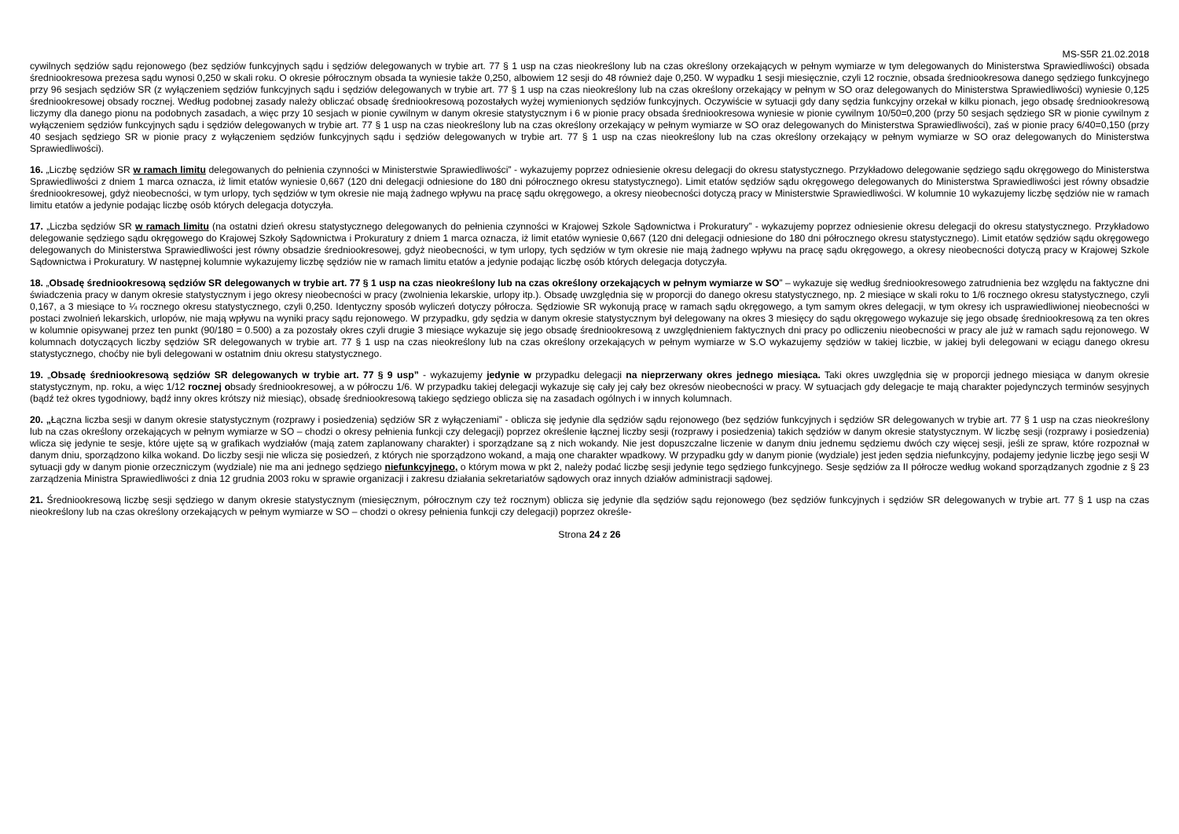MS-S5R 21.02.2018
cywilnych sędziów sądu rejonowego (bez sędziów funkcyjnych sądu i sędziów delegowanych w trybie art. 77 § 1 usp na czas nieokreślony lub na czas określony orzekających w pełnym wymiarze w tym delegowanych do Ministerstwa Sprawiedliwości) obsada średniookresowa prezesa sądu wynosi 0,250 w skali roku. O okresie półrocznym obsada ta wyniesie także 0,250, albowiem 12 sesji do 48 również daje 0,250. W wypadku 1 sesji miesięcznie, czyli 12 rocznie, obsada średniookresowa danego sędziego funkcyjnego przy 96 sesjach sędziów SR (z wyłączeniem sędziów funkcyjnych sądu i sędziów delegowanych w trybie art. 77 § 1 usp na czas nieokreślony lub na czas określony orzekający w pełnym w SO oraz delegowanych do Ministerstwa Sprawiedliwości) wyniesie 0,125 średniookresowej obsady rocznej. Według podobnej zasady należy obliczać obsadę średniookresową pozostałych wyżej wymienionych sędziów funkcyjnych. Oczywiście w sytuacji gdy dany sędzia funkcyjny orzekał w kilku pionach, jego obsadę średniookresową liczymy dla danego pionu na podobnych zasadach, a więc przy 10 sesjach w pionie cywilnym w danym okresie statystycznym i 6 w pionie pracy obsada średniookresowa wyniesie w pionie cywilnym 10/50=0,200 (przy 50 sesjach sędziego SR w pionie cywilnym z wyłączeniem sędziów funkcyjnych sądu i sędziów delegowanych w trybie art. 77 § 1 usp na czas nieokreślony lub na czas określony orzekający w pełnym wymiarze w SO oraz delegowanych do Ministerstwa Sprawiedliwości), zaś w pionie pracy 6/40=0,150 (przy 40 sesjach sędziego SR w pionie pracy z wyłączeniem sędziów funkcyjnych sądu i sędziów delegowanych w trybie art. 77 § 1 usp na czas nieokreślony lub na czas określony orzekający w pełnym wymiarze w SO oraz delegowanych do Ministerstwa Sprawiedliwości).
16. „Liczbę sędziów SR w ramach limitu delegowanych do pełnienia czynności w Ministerstwie Sprawiedliwości” - wykazujemy poprzez odniesienie okresu delegacji do okresu statystycznego. Przykładowo delegowanie sędziego sądu okręgowego do Ministerstwa Sprawiedliwości z dniem 1 marca oznacza, iż limit etatów wyniesie 0,667 (120 dni delegacji odniesione do 180 dni półrocznego okresu statystycznego). Limit etatów sędziów sądu okręgowego delegowanych do Ministerstwa Sprawiedliwości jest równy obsadzie średniookresowej, gdyż nieobecności, w tym urlopy, tych sędziów w tym okresie nie mają żadnego wpływu na pracę sądu okręgowego, a okresy nieobecności dotyczą pracy w Ministerstwie Sprawiedliwości. W kolumnie 10 wykazujemy liczbę sędziów nie w ramach limitu etatów a jedynie podając liczbę osób których delegacja dotyczyła.
17. „Liczba sędziów SR w ramach limitu (na ostatni dzień okresu statystycznego delegowanych do pełnienia czynności w Krajowej Szkole Sądownictwa i Prokuratury” - wykazujemy poprzez odniesienie okresu delegacji do okresu statystycznego. Przykładowo delegowanie sędziego sądu okręgowego do Krajowej Szkoły Sądownictwa i Prokuratury z dniem 1 marca oznacza, iż limit etatów wyniesie 0,667 (120 dni delegacji odniesione do 180 dni półrocznego okresu statystycznego). Limit etatów sędziów sądu okręgowego delegowanych do Ministerstwa Sprawiedliwości jest równy obsadzie średniookresowej, gdyż nieobecności, w tym urlopy, tych sędziów w tym okresie nie mają żadnego wpływu na pracę sądu okręgowego, a okresy nieobecności dotyczą pracy w Krajowej Szkole Sądownictwa i Prokuratury. W następnej kolumnie wykazujemy liczbę sędziów nie w ramach limitu etatów a jedynie podając liczbę osób których delegacja dotyczyła.
18. „Obsadę średniookresową sędziów SR delegowanych w trybie art. 77 § 1 usp na czas nieokreślony lub na czas określony orzekających w pełnym wymiarze w SO” – wykazuje się według średniookresowego zatrudnienia bez względu na faktyczne dni świadczenia pracy w danym okresie statystycznym i jego okresy nieobecności w pracy (zwolnienia lekarskie, urlopy itp.). Obsadę uwzględnia się w proporcji do danego okresu statystycznego, np. 2 miesiące w skali roku to 1/6 rocznego okresu statystycznego, czyli 0,167, a 3 miesiące to ¼ rocznego okresu statystycznego, czyli 0,250. Identyczny sposób wyliczeń dotyczy półrocza. Sędziowie SR wykonują pracę w ramach sądu okręgowego, a tym samym okres delegacji, w tym okresy ich usprawiedliwionej nieobecności w postaci zwolnień lekarskich, urlopów, nie mają wpływu na wyniki pracy sądu rejonowego. W przypadku, gdy sędzia w danym okresie statystycznym był delegowany na okres 3 miesięcy do sądu okręgowego wykazuje się jego obsadę średniookresową za ten okres w kolumnie opisywanej przez ten punkt (90/180 = 0.500) a za pozostały okres czyli drugie 3 miesiące wykazuje się jego obsadę średniookresową z uwzględnieniem faktycznych dni pracy po odliczeniu nieobecności w pracy ale już w ramach sądu rejonowego. W kolumnach dotyczących liczby sędziów SR delegowanych w trybie art. 77 § 1 usp na czas nieokreślony lub na czas określony orzekających w pełnym wymiarze w S.O wykazujemy sędziów w takiej liczbie, w jakiej byli delegowani w eciągu danego okresu statystycznego, choćby nie byli delegowani w ostatnim dniu okresu statystycznego.
19. „Obsadę średniookresową sędziów SR delegowanych w trybie art. 77 § 9 usp” - wykazujemy jedynie w przypadku delegacji na nieprzerwany okres jednego miesiąca. Taki okres uwzględnia się w proporcji jednego miesiąca w danym okresie statystycznym, np. roku, a więc 1/12 rocznej obsady średniookresowej, a w półroczu 1/6. W przypadku takiej delegacji wykazuje się cały jej cały bez okresów nieobecności w pracy. W sytuacjach gdy delegacje te mają charakter pojedynczych terminów sesyjnych (bądź też okres tygodniowy, bądź inny okres krótszy niż miesiąc), obsadę średniookresową takiego sędziego oblicza się na zasadach ogólnych i w innych kolumnach.
20. „Łączna liczba sesji w danym okresie statystycznym (rozprawy i posiedzenia) sędziów SR z wyłączeniami” - oblicza się jedynie dla sędziów sądu rejonowego (bez sędziów funkcyjnych i sędziów SR delegowanych w trybie art. 77 § 1 usp na czas nieokreślony lub na czas określony orzekających w pełnym wymiarze w SO – chodzi o okresy pełnienia funkcji czy delegacji) poprzez określenie łącznej liczby sesji (rozprawy i posiedzenia) takich sędziów w danym okresie statystycznym. W liczbę sesji (rozprawy i posiedzenia) wlicza się jedynie te sesje, które ujęte są w grafikach wydziałów (mają zatem zaplanowany charakter) i sporządzane są z nich wokandy. Nie jest dopuszczalne liczenie w danym dniu jednemu sędziemu dwóch czy więcej sesji, jeśli ze spraw, które rozpoznał w danym dniu, sporządzono kilka wokand. Do liczby sesji nie wlicza się posiedzeń, z których nie sporządzono wokand, a mają one charakter wpadkowy. W przypadku gdy w danym pionie (wydziale) jest jeden sędzia niefunkcyjny, podajemy jedynie liczbę jego sesji W sytuacji gdy w danym pionie orzeczniczym (wydziale) nie ma ani jednego sędziego niefunkcyjnego, o którym mowa w pkt 2, należy podać liczbę sesji jedynie tego sędziego funkcyjnego. Sesje sędziów za II półrocze według wokand sporządzanych zgodnie z § 23 zarządzenia Ministra Sprawiedliwości z dnia 12 grudnia 2003 roku w sprawie organizacji i zakresu działania sekretariatów sądowych oraz innych działów administracji sądowej.
21. Średniookresową liczbę sesji sędziego w danym okresie statystycznym (miesięcznym, półrocznym czy też rocznym) oblicza się jedynie dla sędziów sądu rejonowego (bez sędziów funkcyjnych i sędziów SR delegowanych w trybie art. 77 § 1 usp na czas nieokreślony lub na czas określony orzekających w pełnym wymiarze w SO – chodzi o okresy pełnienia funkcji czy delegacji) poprzez określe-
Strona 24 z 26